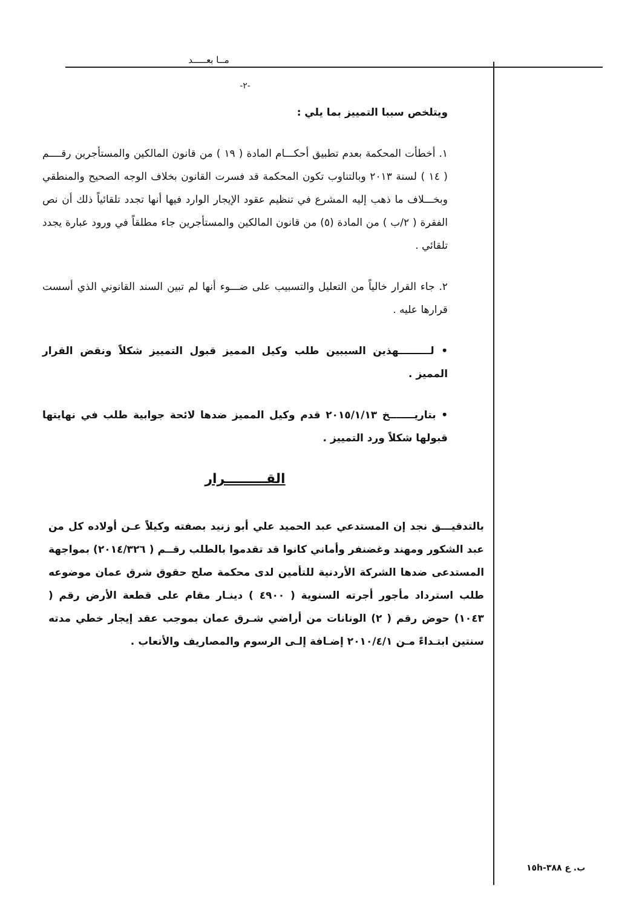مــا بعـــــد
-٢-
ويتلخص سببا التمييز بما يلي :
١. أخطأت المحكمة بعدم تطبيق أحكـــام المادة ( ١٩ ) من قانون المالكين والمستأجرين رقــــم ( ١٤ ) لسنة ٢٠١٣ وبالتناوب تكون المحكمة قد فسرت القانون بخلاف الوجه الصحيح والمنطقي وبخـــلاف ما ذهب إليه المشرع في تنظيم عقود الإيجار الوارد فيها أنها تجدد تلقائياً ذلك أن نص الفقرة ( ٢/ب ) من المادة (٥) من قانون المالكين والمستأجرين جاء مطلقاً في ورود عبارة يجدد تلقائي .
٢. جاء القرار خالياً من التعليل والتسبيب على ضـــوء أنها لم تبين السند القانوني الذي أسست قرارها عليه .
• لـــــــــهذين السببين طلب وكيل المميز قبول التمييز شكلاً ونقض القرار المميز .
• بتاريـــــــخ ٢٠١٥/١/١٣ قدم وكيل المميز ضدها لائحة جوابية طلب في نهايتها قبولها شكلاً ورد التمييز .
القـــــــــرار
بالتدقيـــق نجد إن المستدعي عبد الحميد علي أبو زنيد بصفته وكيلاً عـن أولاده كل من عبد الشكور ومهند وغضنفر وأماني كانوا قد تقدموا بالطلب رقــم ( ٢٠١٤/٣٢٦) بمواجهة المستدعى ضدها الشركة الأردنية للتأمين لدى محكمة صلح حقوق شرق عمان موضوعه طلب استرداد مأجور أجرته السنوية ( ٤٩٠٠ ) دينـار مقام على قطعة الأرض رقم ( ١٠٤٣) حوض رقم ( ٢) الونانات من أراضي شـرق عمان بموجب عقد إيجار خطي مدته سنتين ابتـداءً مـن ٢٠١٠/٤/١ إضـافة إلـى الرسوم والمصاريف والأتعاب .
ب. ع ٣٨٨-١٥h